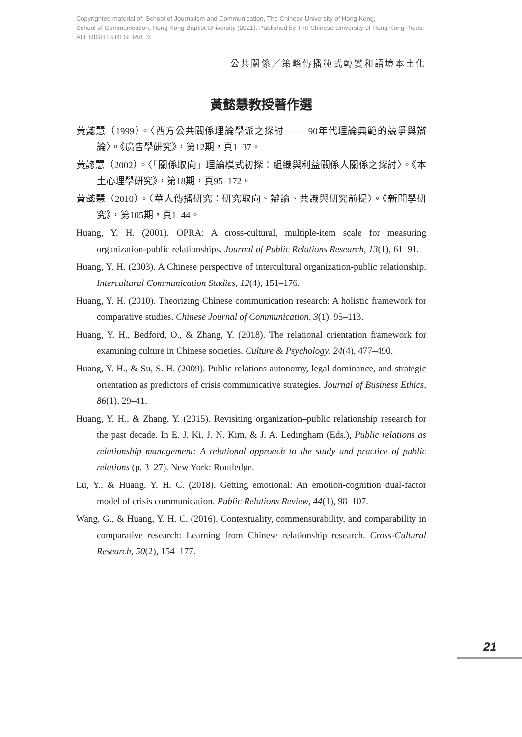Copyrighted material of: School of Journalism and Communication, The Chinese University of Hong Kong;
School of Communication, Hong Kong Baptist University (2021). Published by The Chinese University of Hong Kong Press.
ALL RIGHTS RESERVED.
公共關係／策略傳播範式轉變和語境本土化
黃懿慧教授著作選
黃懿慧（1999）。〈西方公共關係理論學派之探討 —— 90年代理論典範的競爭與辯論〉。《廣告學研究》，第12期，頁1–37。
黃懿慧（2002）。〈「關係取向」理論模式初探：組織與利益關係人關係之探討〉。《本土心理學研究》，第18期，頁95–172。
黃懿慧（2010）。〈華人傳播研究：研究取向、辯論、共識與研究前提〉。《新聞學研究》，第105期，頁1–44。
Huang, Y. H. (2001). OPRA: A cross-cultural, multiple-item scale for measuring organization-public relationships. Journal of Public Relations Research, 13(1), 61–91.
Huang, Y. H. (2003). A Chinese perspective of intercultural organization-public relationship. Intercultural Communication Studies, 12(4), 151–176.
Huang, Y. H. (2010). Theorizing Chinese communication research: A holistic framework for comparative studies. Chinese Journal of Communication, 3(1), 95–113.
Huang, Y. H., Bedford, O., & Zhang, Y. (2018). The relational orientation framework for examining culture in Chinese societies. Culture & Psychology, 24(4), 477–490.
Huang, Y. H., & Su, S. H. (2009). Public relations autonomy, legal dominance, and strategic orientation as predictors of crisis communicative strategies. Journal of Business Ethics, 86(1), 29–41.
Huang, Y. H., & Zhang, Y. (2015). Revisiting organization–public relationship research for the past decade. In E. J. Ki, J. N. Kim, & J. A. Ledingham (Eds.), Public relations as relationship management: A relational approach to the study and practice of public relations (p. 3–27). New York: Routledge.
Lu, Y., & Huang, Y. H. C. (2018). Getting emotional: An emotion-cognition dual-factor model of crisis communication. Public Relations Review, 44(1), 98–107.
Wang, G., & Huang, Y. H. C. (2016). Contextuality, commensurability, and comparability in comparative research: Learning from Chinese relationship research. Cross-Cultural Research, 50(2), 154–177.
21